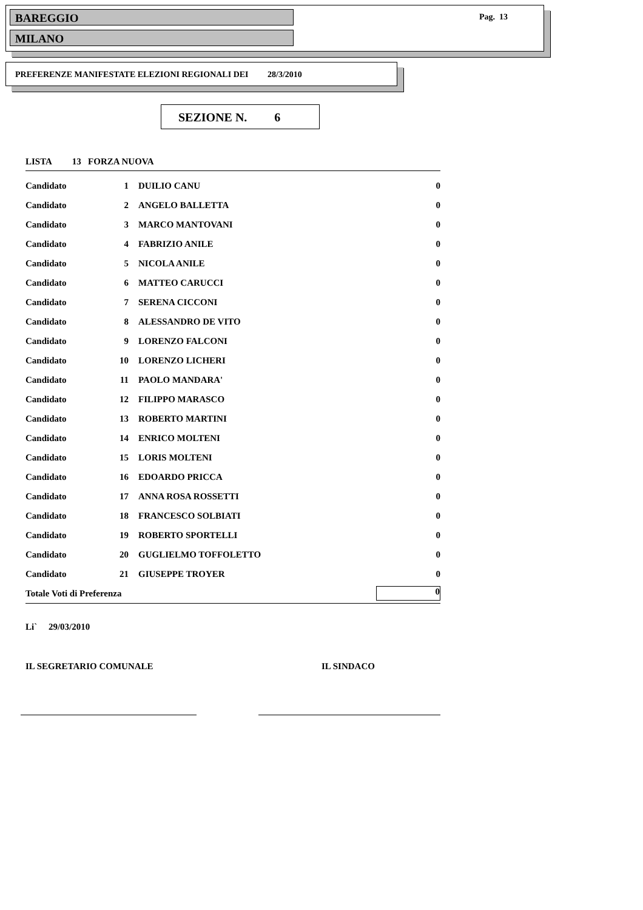BAREGGIO
MILANO
Pag. 13
PREFERENZE MANIFESTATE ELEZIONI REGIONALI DEI 28/3/2010
SEZIONE N. 6
LISTA 13 FORZA NUOVA
| Candidato | 1 | DUILIO CANU | 0 |
| Candidato | 2 | ANGELO BALLETTA | 0 |
| Candidato | 3 | MARCO MANTOVANI | 0 |
| Candidato | 4 | FABRIZIO ANILE | 0 |
| Candidato | 5 | NICOLA ANILE | 0 |
| Candidato | 6 | MATTEO CARUCCI | 0 |
| Candidato | 7 | SERENA CICCONI | 0 |
| Candidato | 8 | ALESSANDRO DE VITO | 0 |
| Candidato | 9 | LORENZO FALCONI | 0 |
| Candidato | 10 | LORENZO LICHERI | 0 |
| Candidato | 11 | PAOLO MANDARA' | 0 |
| Candidato | 12 | FILIPPO MARASCO | 0 |
| Candidato | 13 | ROBERTO MARTINI | 0 |
| Candidato | 14 | ENRICO MOLTENI | 0 |
| Candidato | 15 | LORIS MOLTENI | 0 |
| Candidato | 16 | EDOARDO PRICCA | 0 |
| Candidato | 17 | ANNA ROSA ROSSETTI | 0 |
| Candidato | 18 | FRANCESCO SOLBIATI | 0 |
| Candidato | 19 | ROBERTO SPORTELLI | 0 |
| Candidato | 20 | GUGLIELMO TOFFOLETTO | 0 |
| Candidato | 21 | GIUSEPPE TROYER | 0 |
| Totale Voti di Preferenza | | | 0 |
Li` 29/03/2010
IL SEGRETARIO COMUNALE IL SINDACO